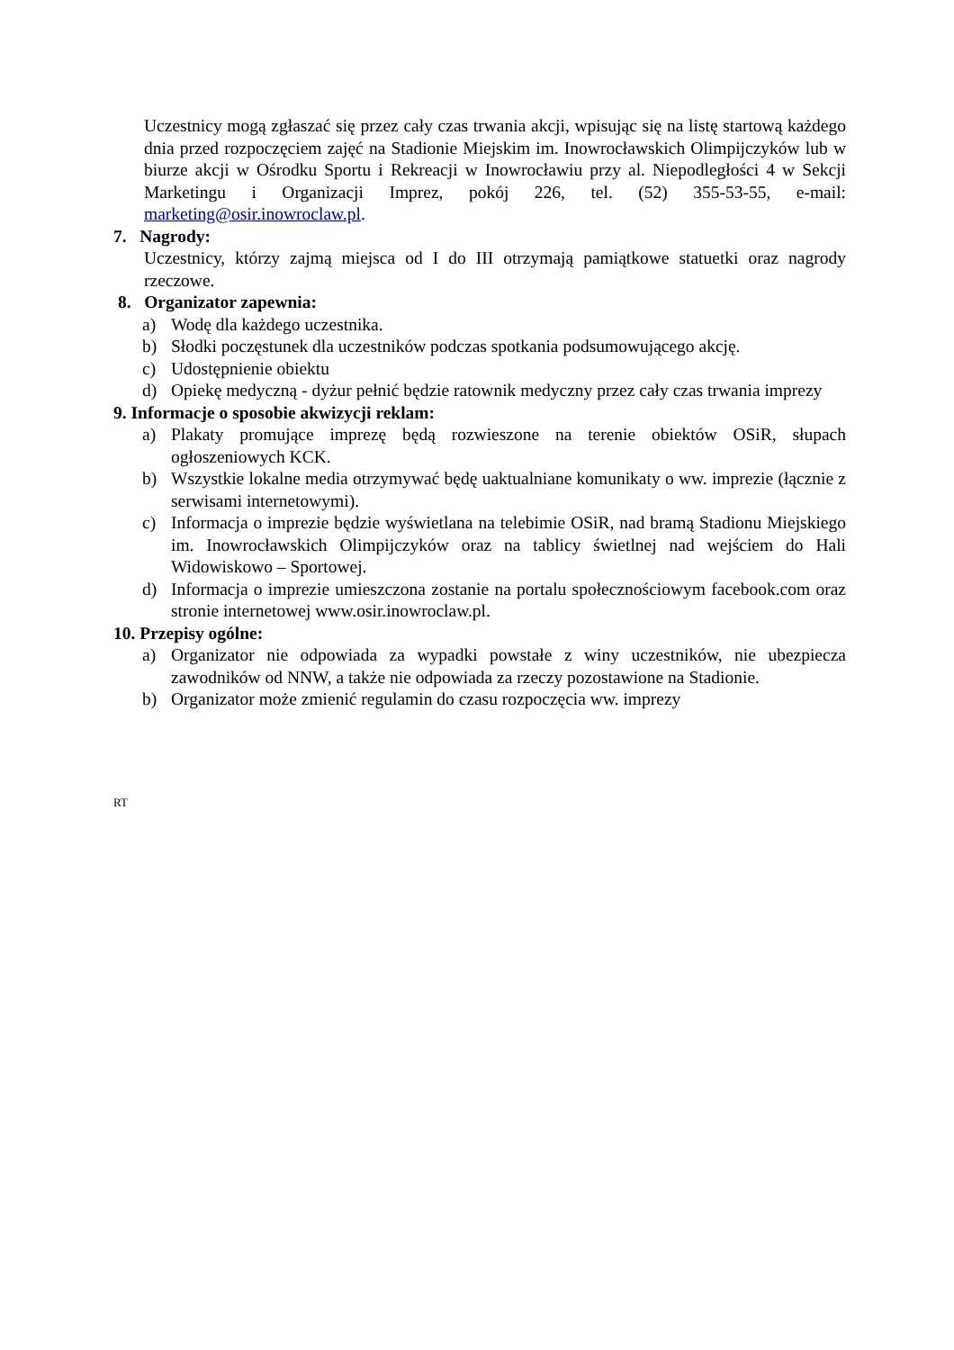Uczestnicy mogą zgłaszać się przez cały czas trwania akcji, wpisując się na listę startową każdego dnia przed rozpoczęciem zajęć na Stadionie Miejskim im. Inowrocławskich Olimpijczyków lub w biurze akcji w Ośrodku Sportu i Rekreacji w Inowrocławiu przy al. Niepodległości 4 w Sekcji Marketingu i Organizacji Imprez, pokój 226, tel. (52) 355-53-55, e-mail: marketing@osir.inowroclaw.pl.
7. Nagrody:
Uczestnicy, którzy zajmą miejsca od I do III otrzymają pamiątkowe statuetki oraz nagrody rzeczowe.
8. Organizator zapewnia:
a) Wodę dla każdego uczestnika.
b) Słodki poczęstunek dla uczestników podczas spotkania podsumowującego akcję.
c) Udostępnienie obiektu
d) Opiekę medyczną - dyżur pełnić będzie ratownik medyczny przez cały czas trwania imprezy
9. Informacje o sposobie akwizycji reklam:
a) Plakaty promujące imprezę będą rozwieszone na terenie obiektów OSiR, słupach ogłoszeniowych KCK.
b) Wszystkie lokalne media otrzymywać będę uaktualniane komunikaty o ww. imprezie (łącznie z serwisami internetowymi).
c) Informacja o imprezie będzie wyświetlana na telebimie OSiR, nad bramą Stadionu Miejskiego im. Inowrocławskich Olimpijczyków oraz na tablicy świetlnej nad wejściem do Hali Widowiskowo – Sportowej.
d) Informacja o imprezie umieszczona zostanie na portalu społecznościowym facebook.com oraz stronie internetowej www.osir.inowroclaw.pl.
10. Przepisy ogólne:
a) Organizator nie odpowiada za wypadki powstałe z winy uczestników, nie ubezpiecza zawodników od NNW, a także nie odpowiada za rzeczy pozostawione na Stadionie.
b) Organizator może zmienić regulamin do czasu rozpoczęcia ww. imprezy
RT